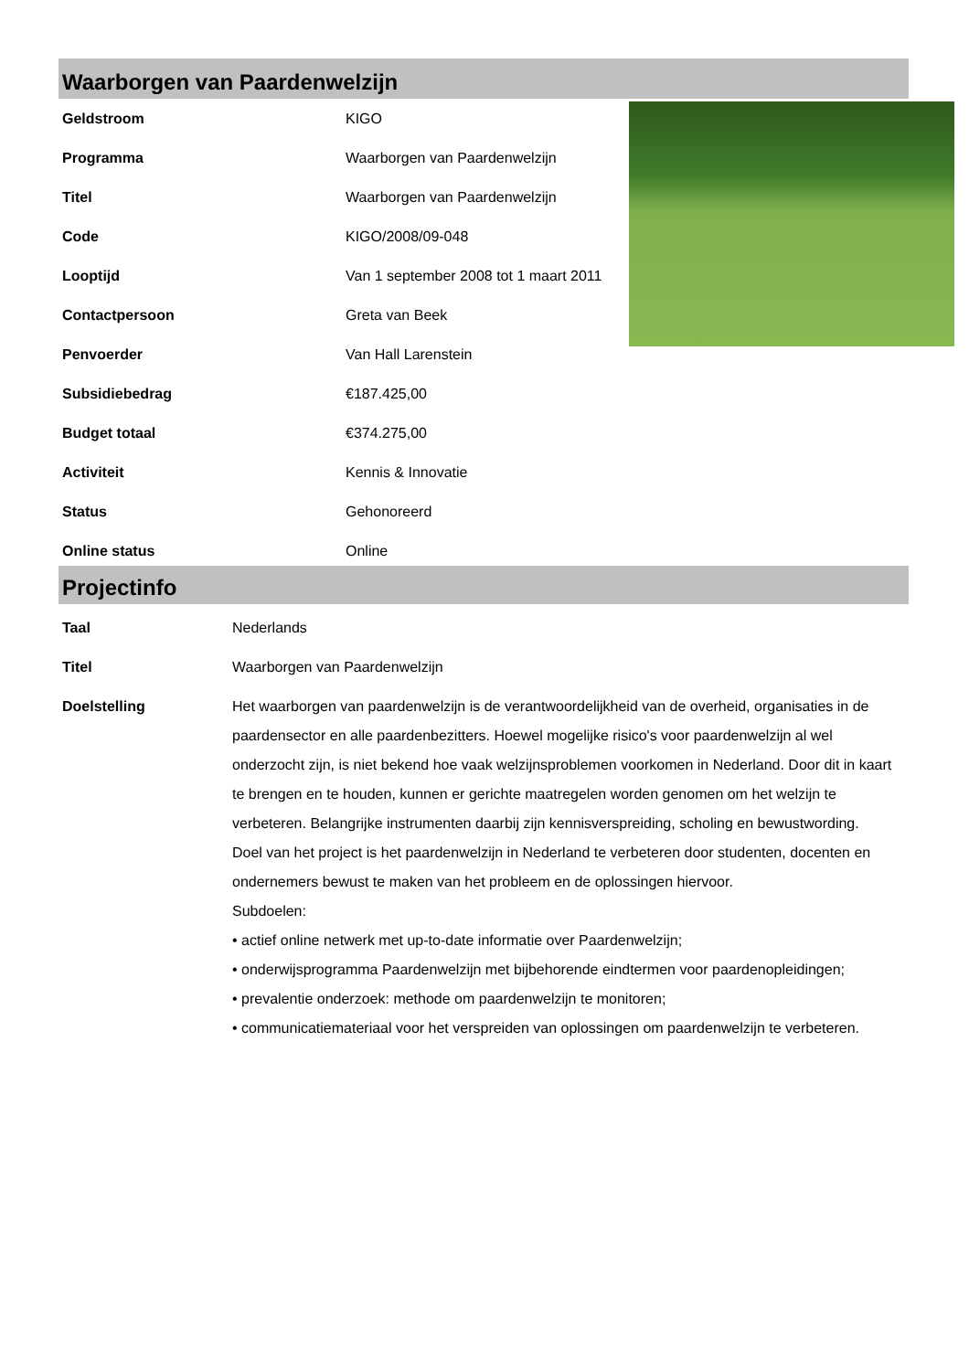Waarborgen van Paardenwelzijn
| Geldstroom | KIGO |
| Programma | Waarborgen van Paardenwelzijn |
| Titel | Waarborgen van Paardenwelzijn |
| Code | KIGO/2008/09-048 |
| Looptijd | Van 1 september 2008 tot 1 maart 2011 |
| Contactpersoon | Greta van Beek |
| Penvoerder | Van Hall Larenstein |
| Subsidiebedrag | €187.425,00 |
| Budget totaal | €374.275,00 |
| Activiteit | Kennis & Innovatie |
| Status | Gehonoreerd |
| Online status | Online |
Projectinfo
| Taal | Nederlands |
| Titel | Waarborgen van Paardenwelzijn |
| Doelstelling | Het waarborgen van paardenwelzijn is de verantwoordelijkheid van de overheid, organisaties in de paardensector en alle paardenbezitters. Hoewel mogelijke risico's voor paardenwelzijn al wel onderzocht zijn, is niet bekend hoe vaak welzijnsproblemen voorkomen in Nederland. Door dit in kaart te brengen en te houden, kunnen er gerichte maatregelen worden genomen om het welzijn te verbeteren. Belangrijke instrumenten daarbij zijn kennisverspreiding, scholing en bewustwording. Doel van het project is het paardenwelzijn in Nederland te verbeteren door studenten, docenten en ondernemers bewust te maken van het probleem en de oplossingen hiervoor. Subdoelen: • actief online netwerk met up-to-date informatie over Paardenwelzijn; • onderwijsprogramma Paardenwelzijn met bijbehorende eindtermen voor paardenopleidingen; • prevalentie onderzoek: methode om paardenwelzijn te monitoren; • communicatiemateriaal voor het verspreiden van oplossingen om paardenwelzijn te verbeteren. |